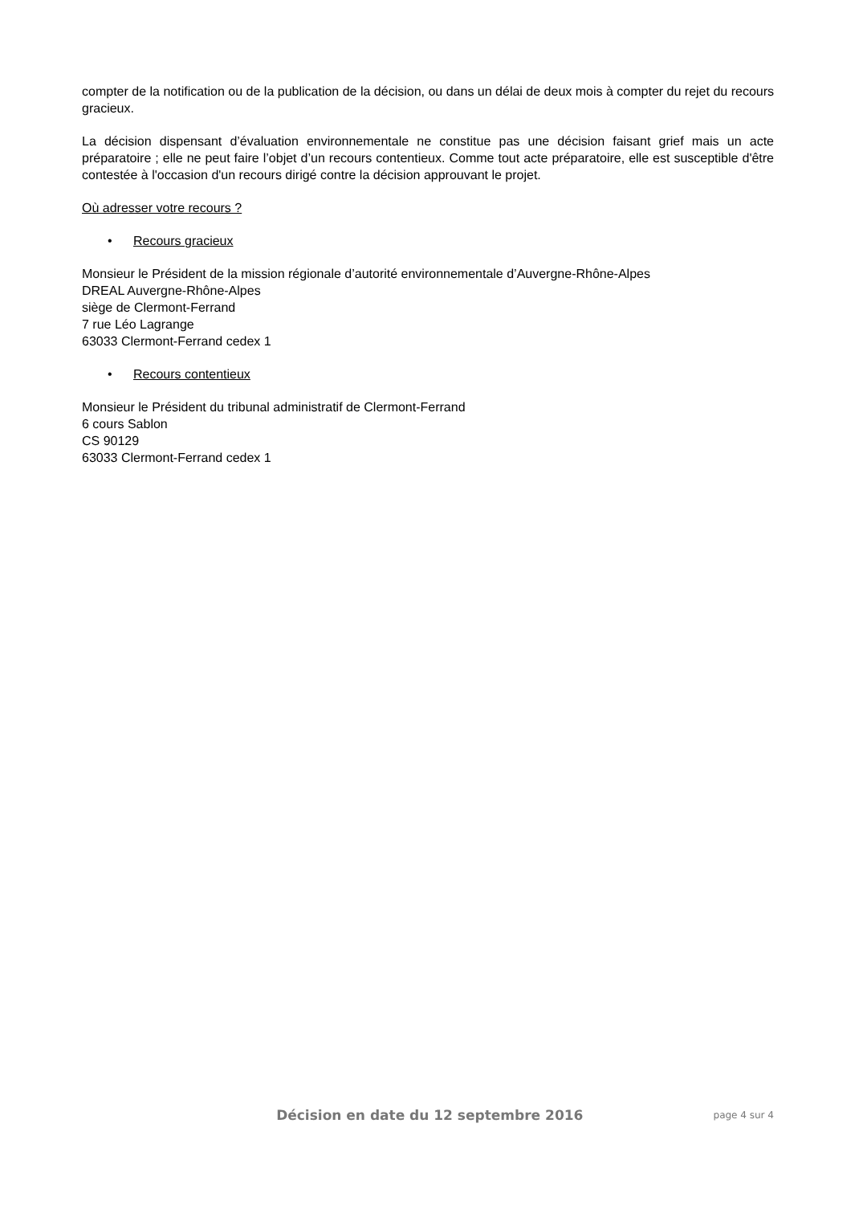compter de la notification ou de la publication de la décision, ou dans un délai de deux mois à compter du rejet du recours gracieux.
La décision dispensant d’évaluation environnementale ne constitue pas une décision faisant grief mais un acte préparatoire ; elle ne peut faire l’objet d’un recours contentieux. Comme tout acte préparatoire, elle est susceptible d'être contestée à l'occasion d'un recours dirigé contre la décision approuvant le projet.
Où adresser votre recours ?
• Recours gracieux
Monsieur le Président de la mission régionale d’autorité environnementale d’Auvergne-Rhône-Alpes
DREAL Auvergne-Rhône-Alpes
siège de Clermont-Ferrand
7 rue Léo Lagrange
63033 Clermont-Ferrand cedex 1
• Recours contentieux
Monsieur le Président du tribunal administratif de Clermont-Ferrand
6 cours Sablon
CS 90129
63033 Clermont-Ferrand cedex 1
Décision en date du 12 septembre 2016
page 4 sur 4